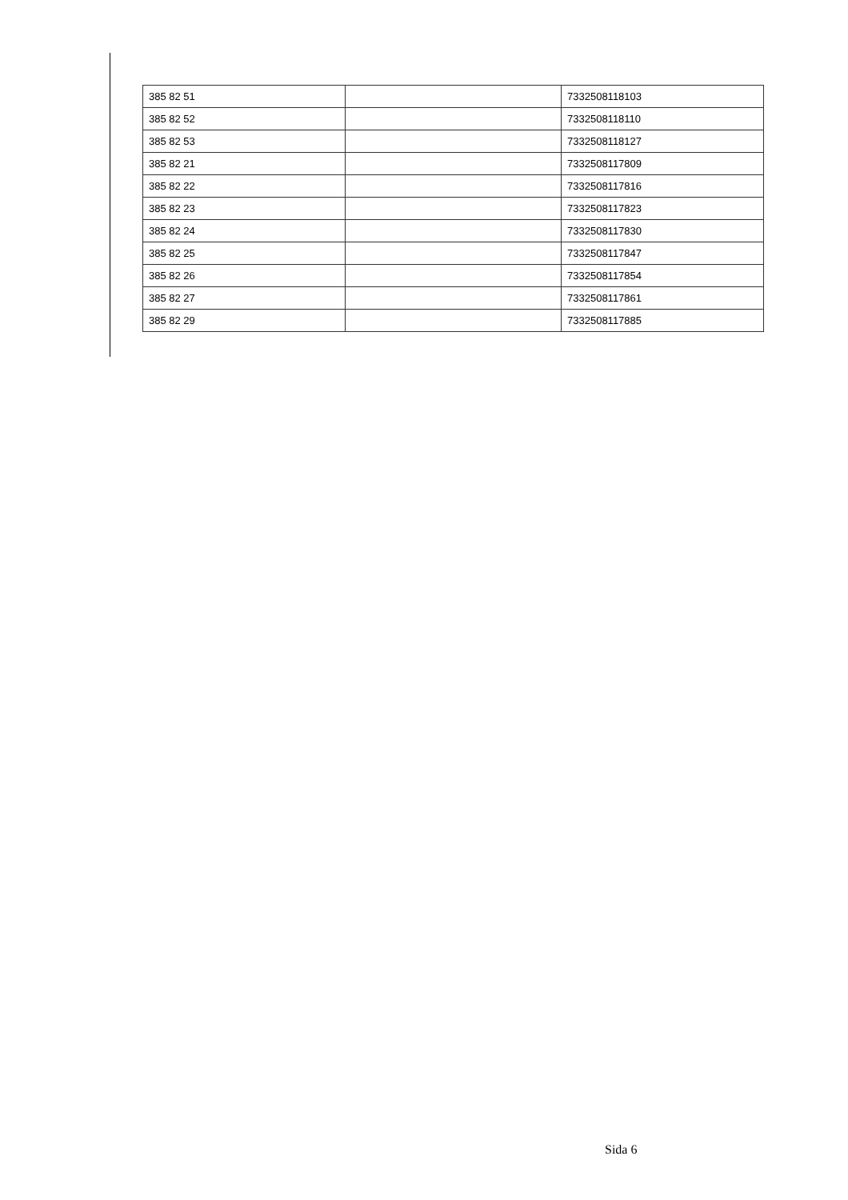| 385 82 51 | | 7332508118103 |
| 385 82 52 | | 7332508118110 |
| 385 82 53 | | 7332508118127 |
| 385 82 21 | | 7332508117809 |
| 385 82 22 | | 7332508117816 |
| 385 82 23 | | 7332508117823 |
| 385 82 24 | | 7332508117830 |
| 385 82 25 | | 7332508117847 |
| 385 82 26 | | 7332508117854 |
| 385 82 27 | | 7332508117861 |
| 385 82 29 | | 7332508117885 |
Sida 6